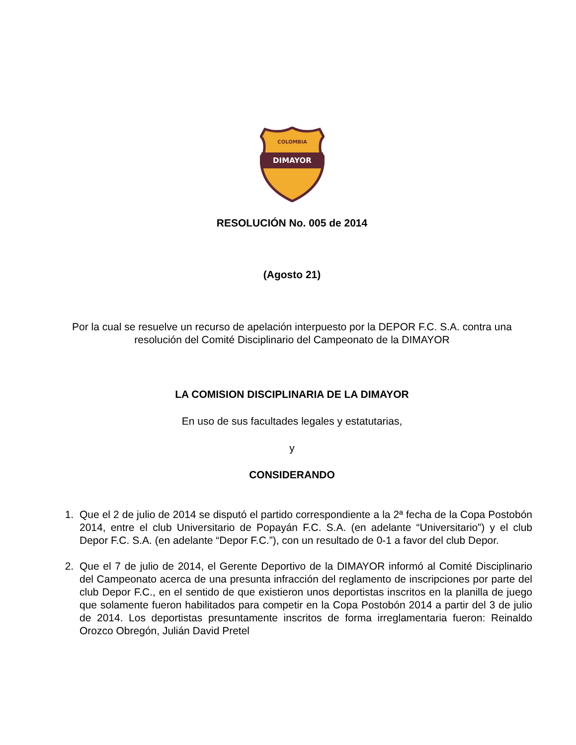DIMAYOR
COLOMBIA
RESOLUCIÓN No. 005 de 2014
(Agosto 21)
Por la cual se resuelve un recurso de apelación interpuesto por la DEPOR F.C. S.A. contra una resolución del Comité Disciplinario del Campeonato de la DIMAYOR
LA COMISION DISCIPLINARIA DE LA DIMAYOR
En uso de sus facultades legales y estatutarias,
y
CONSIDERANDO
1. Que el 2 de julio de 2014 se disputó el partido correspondiente a la 2ª fecha de la Copa Postobón 2014, entre el club Universitario de Popayán F.C. S.A. (en adelante “Universitario”) y el club Depor F.C. S.A. (en adelante “Depor F.C.”), con un resultado de 0-1 a favor del club Depor.
2. Que el 7 de julio de 2014, el Gerente Deportivo de la DIMAYOR informó al Comité Disciplinario del Campeonato acerca de una presunta infracción del reglamento de inscripciones por parte del club Depor F.C., en el sentido de que existieron unos deportistas inscritos en la planilla de juego que solamente fueron habilitados para competir en la Copa Postobón 2014 a partir del 3 de julio de 2014. Los deportistas presuntamente inscritos de forma irreglamentaria fueron: Reinaldo Orozco Obregón, Julián David Pretel